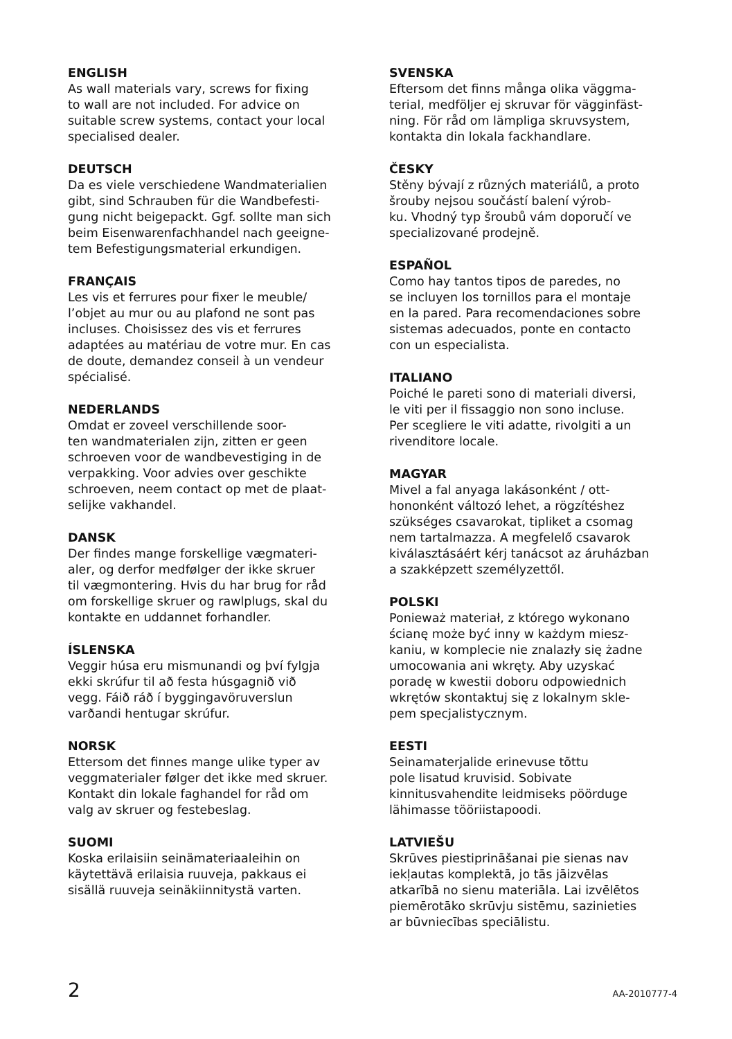ENGLISH
As wall materials vary, screws for fixing
to wall are not included. For advice on
suitable screw systems, contact your local
specialised dealer.
DEUTSCH
Da es viele verschiedene Wandmaterialien
gibt, sind Schrauben für die Wandbefesti-
gung nicht beigepackt. Ggf. sollte man sich
beim Eisenwarenfachhandel nach geeigne-
tem Befestigungsmaterial erkundigen.
FRANÇAIS
Les vis et ferrures pour fixer le meuble/
l’objet au mur ou au plafond ne sont pas
incluses. Choisissez des vis et ferrures
adaptées au matériau de votre mur. En cas
de doute, demandez conseil à un vendeur
spécialisé.
NEDERLANDS
Omdat er zoveel verschillende soor-
ten wandmaterialen zijn, zitten er geen
schroeven voor de wandbevestiging in de
verpakking. Voor advies over geschikte
schroeven, neem contact op met de plaat-
selijke vakhandel.
DANSK
Der findes mange forskellige vægmateri-
aler, og derfor medfølger der ikke skruer
til vægmontering. Hvis du har brug for råd
om forskellige skruer og rawlplugs, skal du
kontakte en uddannet forhandler.
ÍSLENSKA
Veggir húsa eru mismunandi og því fylgja
ekki skrúfur til að festa húsgagnið við
vegg. Fáið ráð í byggingavöruverslun
varðandi hentugar skrúfur.
NORSK
Ettersom det finnes mange ulike typer av
veggmaterialer følger det ikke med skruer.
Kontakt din lokale faghandel for råd om
valg av skruer og festebeslag.
SUOMI
Koska erilaisiin seinämateriaaleihin on
käytettävä erilaisia ruuveja, pakkaus ei
sisällä ruuveja seinäkiinnitystä varten.
SVENSKA
Eftersom det finns många olika väggma-
terial, medföljer ej skruvar för vägginfäst-
ning. För råd om lämpliga skruvsystem,
kontakta din lokala fackhandlare.
ČESKY
Stěny bývají z různých materiálů, a proto
šrouby nejsou součástí balení výrob-
ku. Vhodný typ šroubů vám doporučí ve
specializované prodejně.
ESPAÑOL
Como hay tantos tipos de paredes, no
se incluyen los tornillos para el montaje
en la pared. Para recomendaciones sobre
sistemas adecuados, ponte en contacto
con un especialista.
ITALIANO
Poiché le pareti sono di materiali diversi,
le viti per il fissaggio non sono incluse.
Per scegliere le viti adatte, rivolgiti a un
rivenditore locale.
MAGYAR
Mivel a fal anyaga lakásonként / ott-
hononként változó lehet, a rögzítéshez
szükséges csavarokat, tipliket a csomag
nem tartalmazza. A megfelelő csavarok
kiválasztásáért kérj tanácsot az áruházban
a szakképzett személyzettől.
POLSKI
Ponieważ materiał, z którego wykonano
ścianę może być inny w każdym miesz-
kaniu, w komplecie nie znalazły się żadne
umocowania ani wkręty. Aby uzyskać
poradę w kwestii doboru odpowiednich
wkrętów skontaktuj się z lokalnym skle-
pem specjalistycznym.
EESTI
Seinamaterjalide erinevuse tõttu
pole lisatud kruvisid. Sobivate
kinnitusvahendite leidmiseks pöörduge
lähimasse tööriistapoodi.
LATVIEŠU
Skrūves piestiprināšanai pie sienas nav
iekļautas komplektā, jo tās jāizvēlas
atkarībā no sienu materiāla. Lai izvēlētos
piemērotāko skrūvju sistēmu, sazinieties
ar būvniecības speciālistu.
2 AA-2010777-4